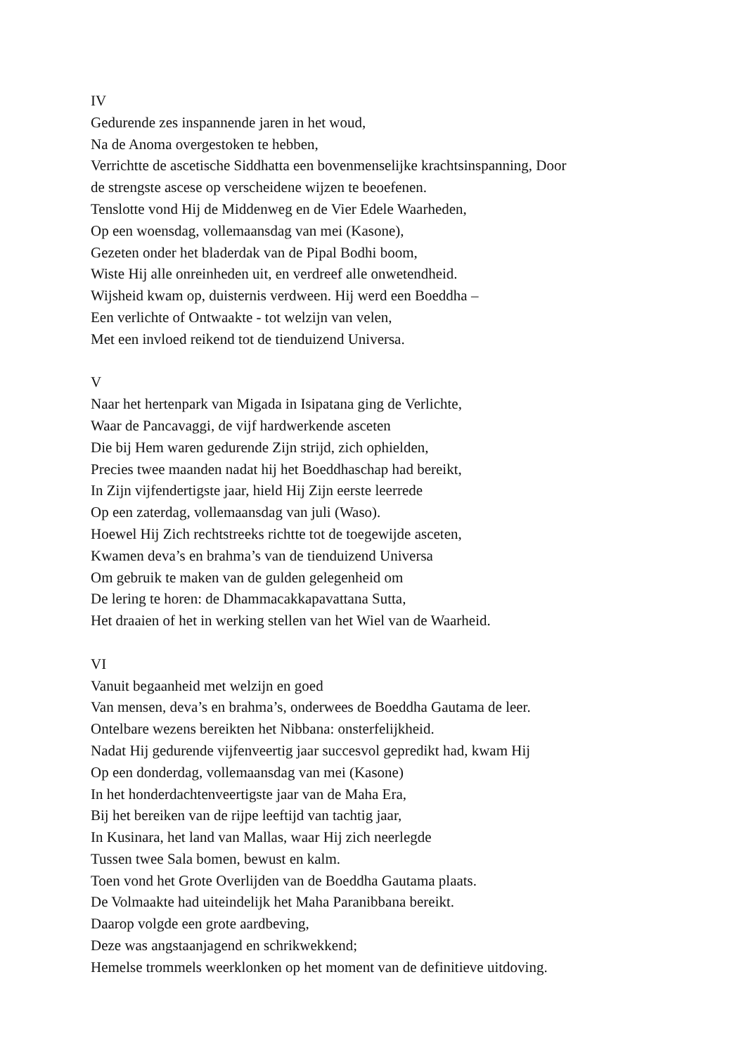IV
Gedurende zes inspannende jaren in het woud,
Na de Anoma overgestoken te hebben,
Verrichtte de ascetische Siddhatta een bovenmenselijke krachtsinspanning, Door
de strengste ascese op verscheidene wijzen te beoefenen.
Tenslotte vond Hij de Middenweg en de Vier Edele Waarheden,
Op een woensdag, vollemaansdag van mei (Kasone),
Gezeten onder het bladerdak van de Pipal Bodhi boom,
Wiste Hij alle onreinheden uit, en verdreef alle onwetendheid.
Wijsheid kwam op, duisternis verdween. Hij werd een Boeddha –
Een verlichte of Ontwaakte - tot welzijn van velen,
Met een invloed reikend tot de tienduizend Universa.
V
Naar het hertenpark van Migada in Isipatana ging de Verlichte,
Waar de Pancavaggi, de vijf hardwerkende asceten
Die bij Hem waren gedurende Zijn strijd, zich ophielden,
Precies twee maanden nadat hij het Boeddhaschap had bereikt,
In Zijn vijfendertigste jaar, hield Hij Zijn eerste leerrede
Op een zaterdag, vollemaansdag van juli (Waso).
Hoewel Hij Zich rechtstreeks richtte tot de toegewijde asceten,
Kwamen deva’s en brahma’s van de tienduizend Universa
Om gebruik te maken van de gulden gelegenheid om
De lering te horen: de Dhammacakkapavattana Sutta,
Het draaien of het in werking stellen van het Wiel van de Waarheid.
VI
Vanuit begaanheid met welzijn en goed
Van mensen, deva’s en brahma’s, onderwees de Boeddha Gautama de leer.
Ontelbare wezens bereikten het Nibbana: onsterfelijkheid.
Nadat Hij gedurende vijfenveertig jaar succesvol gepredikt had, kwam Hij
Op een donderdag, vollemaansdag van mei (Kasone)
In het honderdachtenveertigste jaar van de Maha Era,
Bij het bereiken van de rijpe leeftijd van tachtig jaar,
In Kusinara, het land van Mallas, waar Hij zich neerlegde
Tussen twee Sala bomen, bewust en kalm.
Toen vond het Grote Overlijden van de Boeddha Gautama plaats.
De Volmaakte had uiteindelijk het Maha Paranibbana bereikt.
Daarop volgde een grote aardbeving,
Deze was angstaanjagend en schrikwekkend;
Hemelse trommels weerklonken op het moment van de definitieve uitdoving.